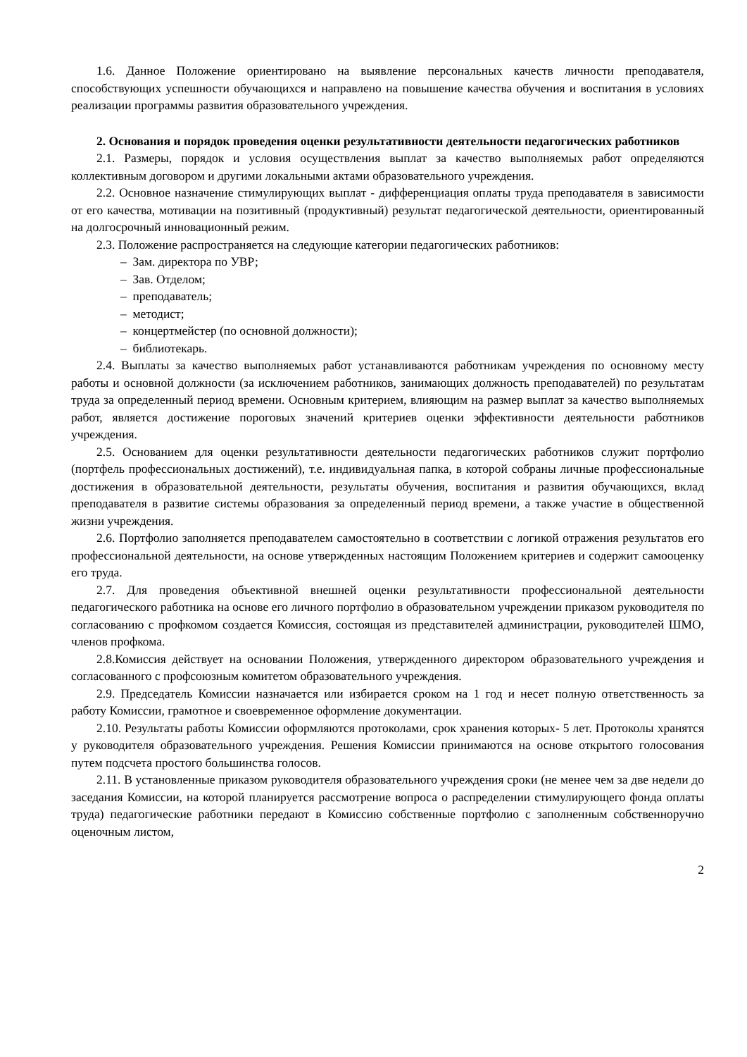1.6. Данное Положение ориентировано на выявление персональных качеств личности преподавателя, способствующих успешности обучающихся и направлено на повышение качества обучения и воспитания в условиях реализации программы развития образовательного учреждения.
2. Основания и порядок проведения оценки результативности деятельности педагогических работников
2.1. Размеры, порядок и условия осуществления выплат за качество выполняемых работ определяются коллективным договором и другими локальными актами образовательного учреждения.
2.2. Основное назначение стимулирующих выплат - дифференциация оплаты труда преподавателя в зависимости от его качества, мотивации на позитивный (продуктивный) результат педагогической деятельности, ориентированный на долгосрочный инновационный режим.
2.3. Положение распространяется на следующие категории педагогических работников:
– Зам. директора по УВР;
– Зав. Отделом;
– преподаватель;
– методист;
– концертмейстер (по основной должности);
– библиотекарь.
2.4. Выплаты за качество выполняемых работ устанавливаются работникам учреждения по основному месту работы и основной должности (за исключением работников, занимающих должность преподавателей) по результатам труда за определенный период времени. Основным критерием, влияющим на размер выплат за качество выполняемых работ, является достижение пороговых значений критериев оценки эффективности деятельности работников учреждения.
2.5. Основанием для оценки результативности деятельности педагогических работников служит портфолио (портфель профессиональных достижений), т.е. индивидуальная папка, в которой собраны личные профессиональные достижения в образовательной деятельности, результаты обучения, воспитания и развития обучающихся, вклад преподавателя в развитие системы образования за определенный период времени, а также участие в общественной жизни учреждения.
2.6. Портфолио заполняется преподавателем самостоятельно в соответствии с логикой отражения результатов его профессиональной деятельности, на основе утвержденных настоящим Положением критериев и содержит самооценку его труда.
2.7. Для проведения объективной внешней оценки результативности профессиональной деятельности педагогического работника на основе его личного портфолио в образовательном учреждении приказом руководителя по согласованию с профкомом создается Комиссия, состоящая из представителей администрации, руководителей ШМО, членов профкома.
2.8.Комиссия действует на основании Положения, утвержденного директором образовательного учреждения и согласованного с профсоюзным комитетом образовательного учреждения.
2.9. Председатель Комиссии назначается или избирается сроком на 1 год и несет полную ответственность за работу Комиссии, грамотное и своевременное оформление документации.
2.10. Результаты работы Комиссии оформляются протоколами, срок хранения которых- 5 лет. Протоколы хранятся у руководителя образовательного учреждения. Решения Комиссии принимаются на основе открытого голосования путем подсчета простого большинства голосов.
2.11. В установленные приказом руководителя образовательного учреждения сроки (не менее чем за две недели до заседания Комиссии, на которой планируется рассмотрение вопроса о распределении стимулирующего фонда оплаты труда) педагогические работники передают в Комиссию собственные портфолио с заполненным собственноручно оценочным листом,
2